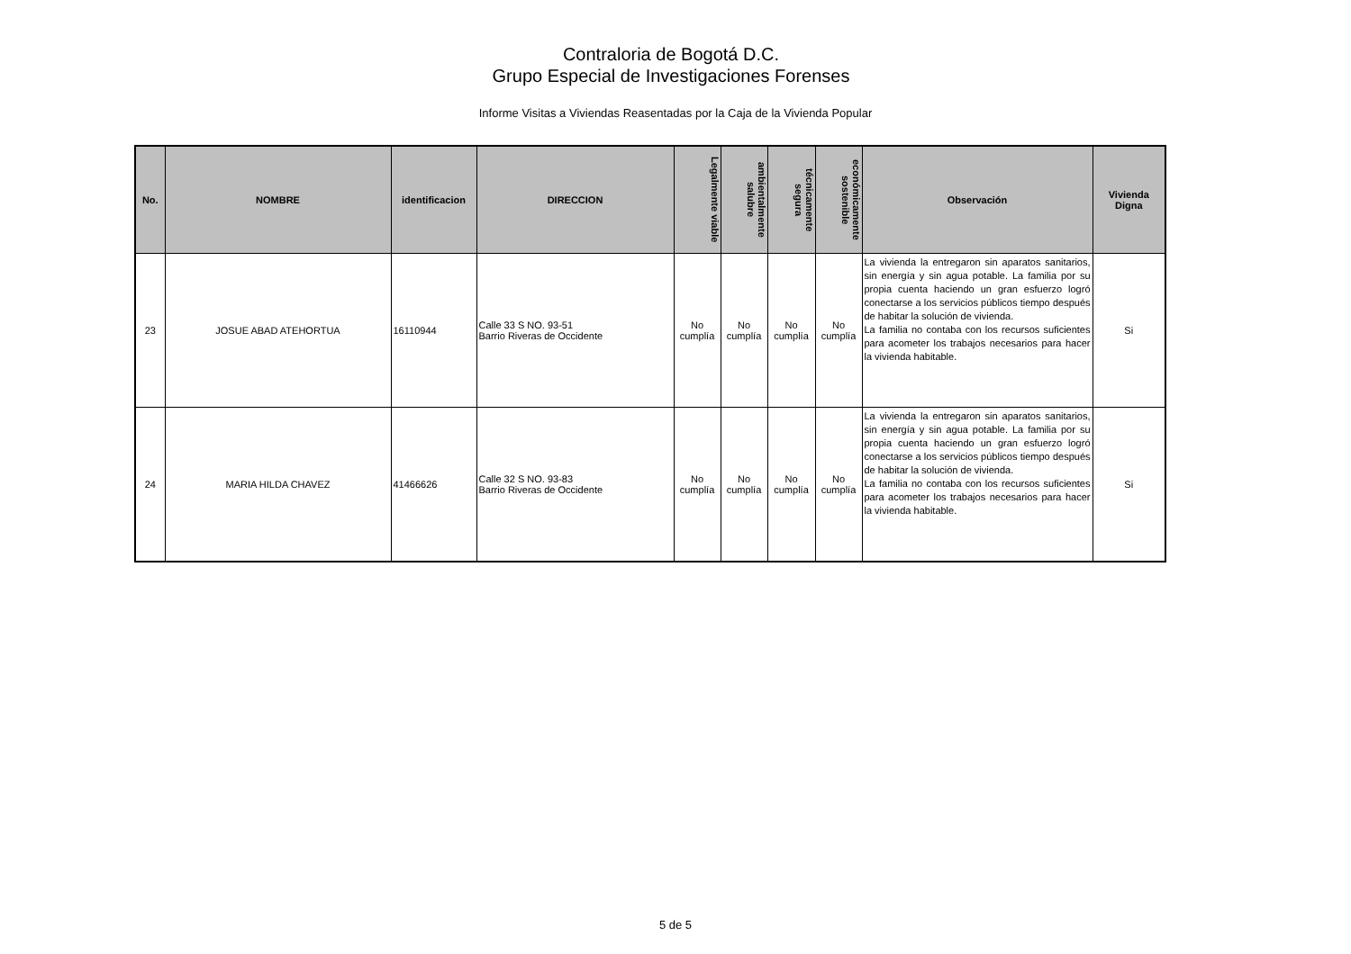Contraloria de Bogotá D.C.
Grupo Especial de Investigaciones Forenses
Informe Visitas a Viviendas Reasentadas por la Caja de la Vivienda Popular
| No. | NOMBRE | identificacion | DIRECCION | Legalmente viable | ambientalmente salubre | técnicamente segura | económicamente sostenible | Observación | Vivienda Digna |
| --- | --- | --- | --- | --- | --- | --- | --- | --- | --- |
| 23 | JOSUE ABAD ATEHORTUA | 16110944 | Calle 33 S NO. 93-51 Barrio Riveras de Occidente | No cumplía | No cumplía | No cumplía | No cumplía | La vivienda la entregaron sin aparatos sanitarios, sin energía y sin agua potable. La familia por su propia cuenta haciendo un gran esfuerzo logró conectarse a los servicios públicos tiempo después de habitar la solución de vivienda. La familia no contaba con los recursos suficientes para acometer los trabajos necesarios para hacer la vivienda habitable. | Si |
| 24 | MARIA HILDA CHAVEZ | 41466626 | Calle 32 S NO. 93-83 Barrio Riveras de Occidente | No cumplía | No cumplía | No cumplía | No cumplía | La vivienda la entregaron sin aparatos sanitarios, sin energía y sin agua potable. La familia por su propia cuenta haciendo un gran esfuerzo logró conectarse a los servicios públicos tiempo después de habitar la solución de vivienda. La familia no contaba con los recursos suficientes para acometer los trabajos necesarios para hacer la vivienda habitable. | Si |
5 de 5